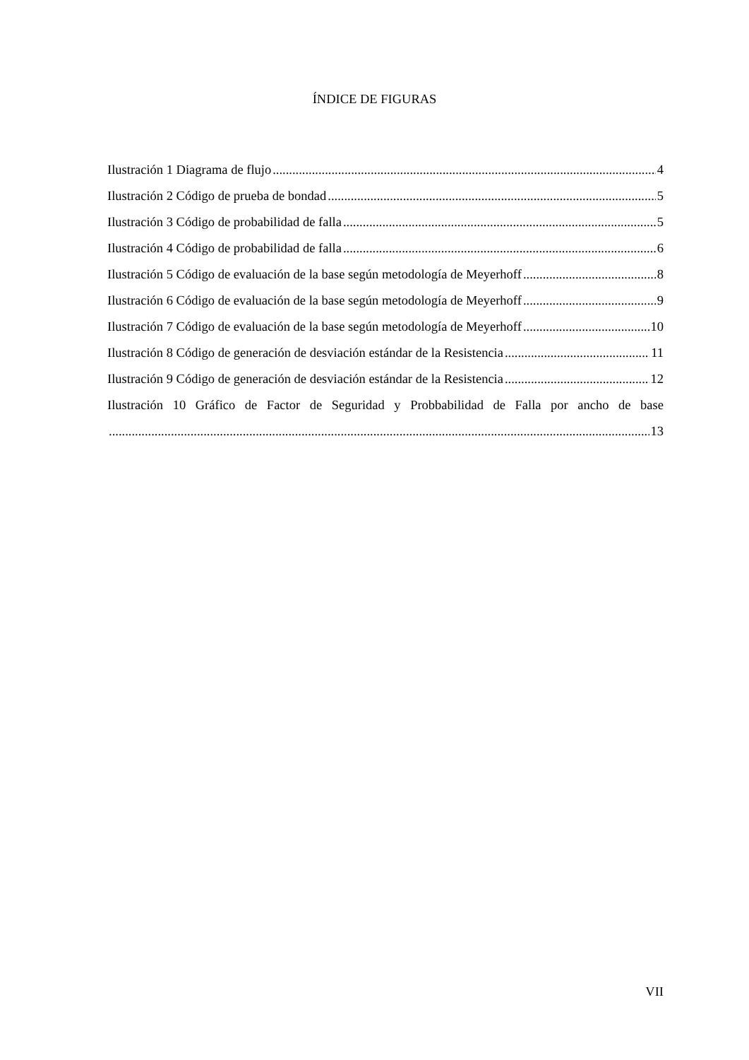ÍNDICE DE FIGURAS
Ilustración 1 Diagrama de flujo 4
Ilustración 2 Código de prueba de bondad 5
Ilustración 3 Código de probabilidad de falla 5
Ilustración 4 Código de probabilidad de falla 6
Ilustración 5 Código de evaluación de la base según metodología de Meyerhoff 8
Ilustración 6 Código de evaluación de la base según metodología de Meyerhoff 9
Ilustración 7 Código de evaluación de la base según metodología de Meyerhoff 10
Ilustración 8 Código de generación de desviación estándar de la Resistencia 11
Ilustración 9 Código de generación de desviación estándar de la Resistencia 12
Ilustración 10 Gráfico de Factor de Seguridad y Probbabilidad de Falla por ancho de base
13
VII